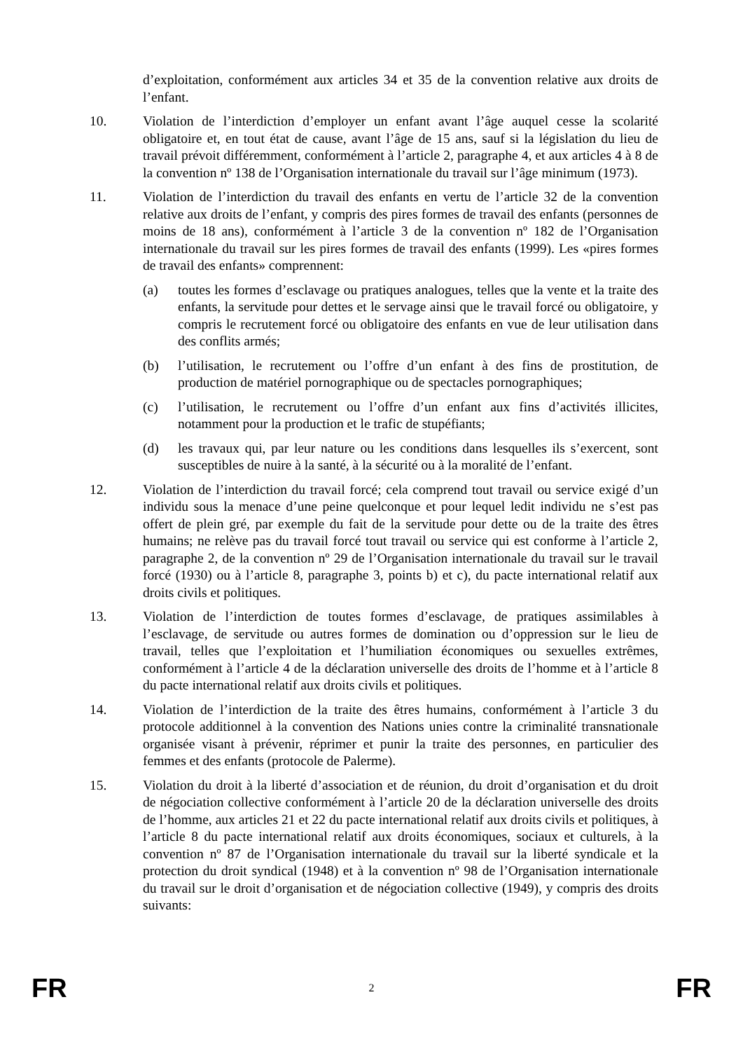d’exploitation, conformément aux articles 34 et 35 de la convention relative aux droits de l’enfant.
10. Violation de l’interdiction d’employer un enfant avant l’âge auquel cesse la scolarité obligatoire et, en tout état de cause, avant l’âge de 15 ans, sauf si la législation du lieu de travail prévoit différemment, conformément à l’article 2, paragraphe 4, et aux articles 4 à 8 de la convention nº 138 de l’Organisation internationale du travail sur l’âge minimum (1973).
11. Violation de l’interdiction du travail des enfants en vertu de l’article 32 de la convention relative aux droits de l’enfant, y compris des pires formes de travail des enfants (personnes de moins de 18 ans), conformément à l’article 3 de la convention nº 182 de l’Organisation internationale du travail sur les pires formes de travail des enfants (1999). Les «pires formes de travail des enfants» comprennent:
(a) toutes les formes d’esclavage ou pratiques analogues, telles que la vente et la traite des enfants, la servitude pour dettes et le servage ainsi que le travail forcé ou obligatoire, y compris le recrutement forcé ou obligatoire des enfants en vue de leur utilisation dans des conflits armés;
(b) l’utilisation, le recrutement ou l’offre d’un enfant à des fins de prostitution, de production de matériel pornographique ou de spectacles pornographiques;
(c) l’utilisation, le recrutement ou l’offre d’un enfant aux fins d’activités illicites, notamment pour la production et le trafic de stupéfiants;
(d) les travaux qui, par leur nature ou les conditions dans lesquelles ils s’exercent, sont susceptibles de nuire à la santé, à la sécurité ou à la moralité de l’enfant.
12. Violation de l’interdiction du travail forcé; cela comprend tout travail ou service exigé d’un individu sous la menace d’une peine quelconque et pour lequel ledit individu ne s’est pas offert de plein gré, par exemple du fait de la servitude pour dette ou de la traite des êtres humains; ne relève pas du travail forcé tout travail ou service qui est conforme à l’article 2, paragraphe 2, de la convention nº 29 de l’Organisation internationale du travail sur le travail forcé (1930) ou à l’article 8, paragraphe 3, points b) et c), du pacte international relatif aux droits civils et politiques.
13. Violation de l’interdiction de toutes formes d’esclavage, de pratiques assimilables à l’esclavage, de servitude ou autres formes de domination ou d’oppression sur le lieu de travail, telles que l’exploitation et l’humiliation économiques ou sexuelles extrêmes, conformément à l’article 4 de la déclaration universelle des droits de l’homme et à l’article 8 du pacte international relatif aux droits civils et politiques.
14. Violation de l’interdiction de la traite des êtres humains, conformément à l’article 3 du protocole additionnel à la convention des Nations unies contre la criminalité transnationale organisée visant à prévenir, réprimer et punir la traite des personnes, en particulier des femmes et des enfants (protocole de Palerme).
15. Violation du droit à la liberté d’association et de réunion, du droit d’organisation et du droit de négociation collective conformément à l’article 20 de la déclaration universelle des droits de l’homme, aux articles 21 et 22 du pacte international relatif aux droits civils et politiques, à l’article 8 du pacte international relatif aux droits économiques, sociaux et culturels, à la convention nº 87 de l’Organisation internationale du travail sur la liberté syndicale et la protection du droit syndical (1948) et à la convention nº 98 de l’Organisation internationale du travail sur le droit d’organisation et de négociation collective (1949), y compris des droits suivants:
FR 2 FR